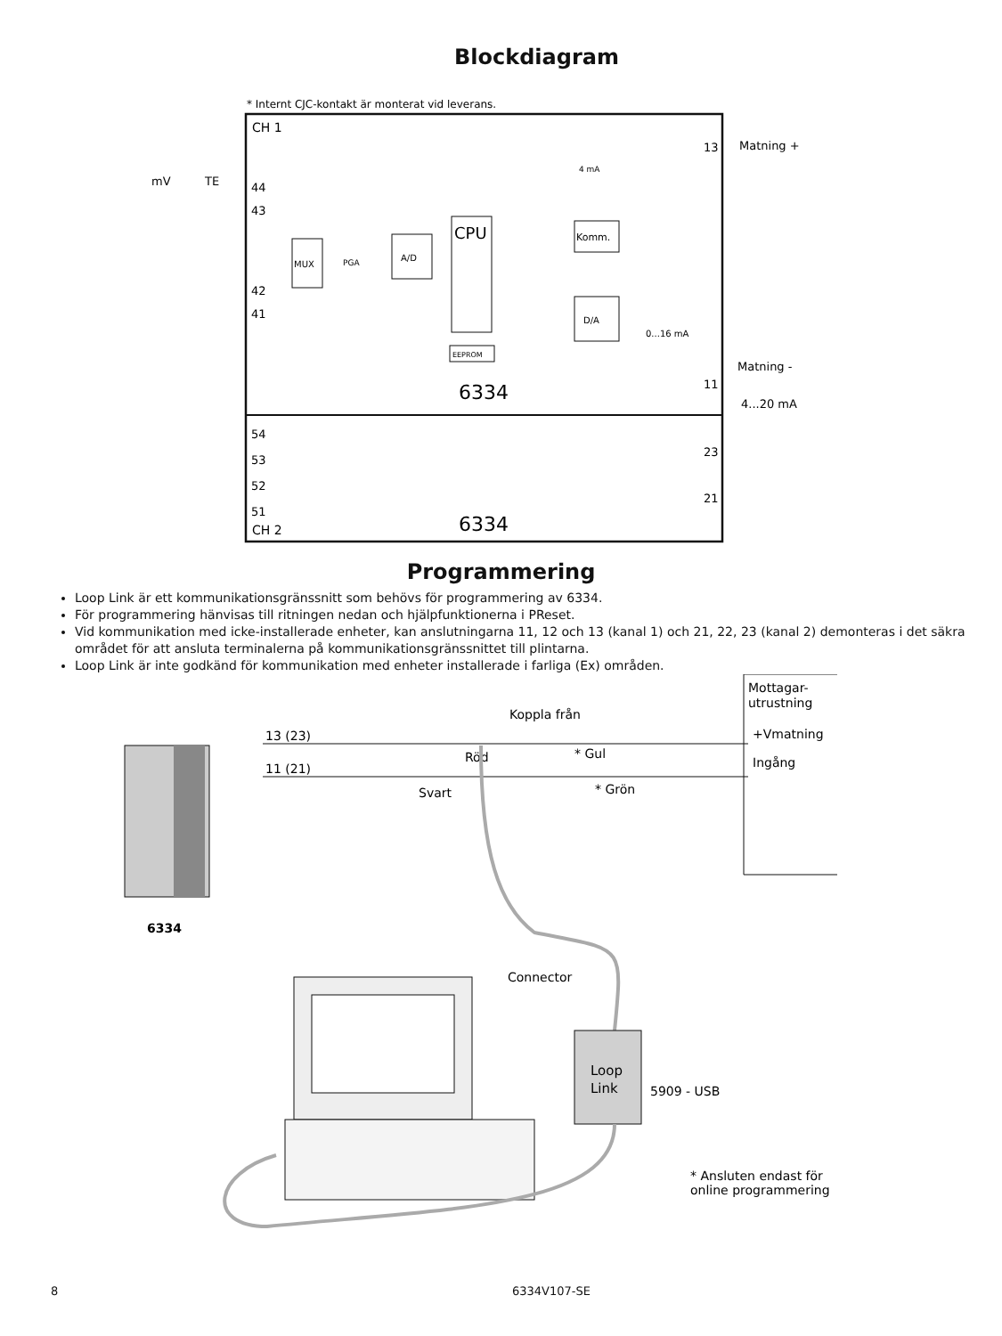Blockdiagram
* Internt CJC-kontakt är monterat vid leverans.
CH 1
CH 2
mV
TE
44
43
42
41
54
53
52
51
13
11
23
21
Matning +
Matning -
4...20 mA
MUX
A/D
CPU
EEPROM
Komm.
D/A
6334
6334
PGA
4 mA
0...16 mA
Programmering
Loop Link är ett kommunikationsgränssnitt som behövs för programmering av 6334.
För programmering hänvisas till ritningen nedan och hjälpfunktionerna i PReset.
Vid kommunikation med icke-installerade enheter, kan anslutningarna 11, 12 och 13 (kanal 1) och 21, 22, 23 (kanal 2) demonteras i det säkra området för att ansluta terminalerna på kommunikationsgränssnittet till plintarna.
Loop Link är inte godkänd för kommunikation med enheter installerade i farliga (Ex) områden.
6334
13 (23)
11 (21)
Koppla från
Röd
* Gul
Svart
* Grön
Connector
Mottagar-
utrustning
+Vmatning
Ingång
5909 - USB
* Ansluten endast för
online programmering
Loop
Link
8 6334V107-SE